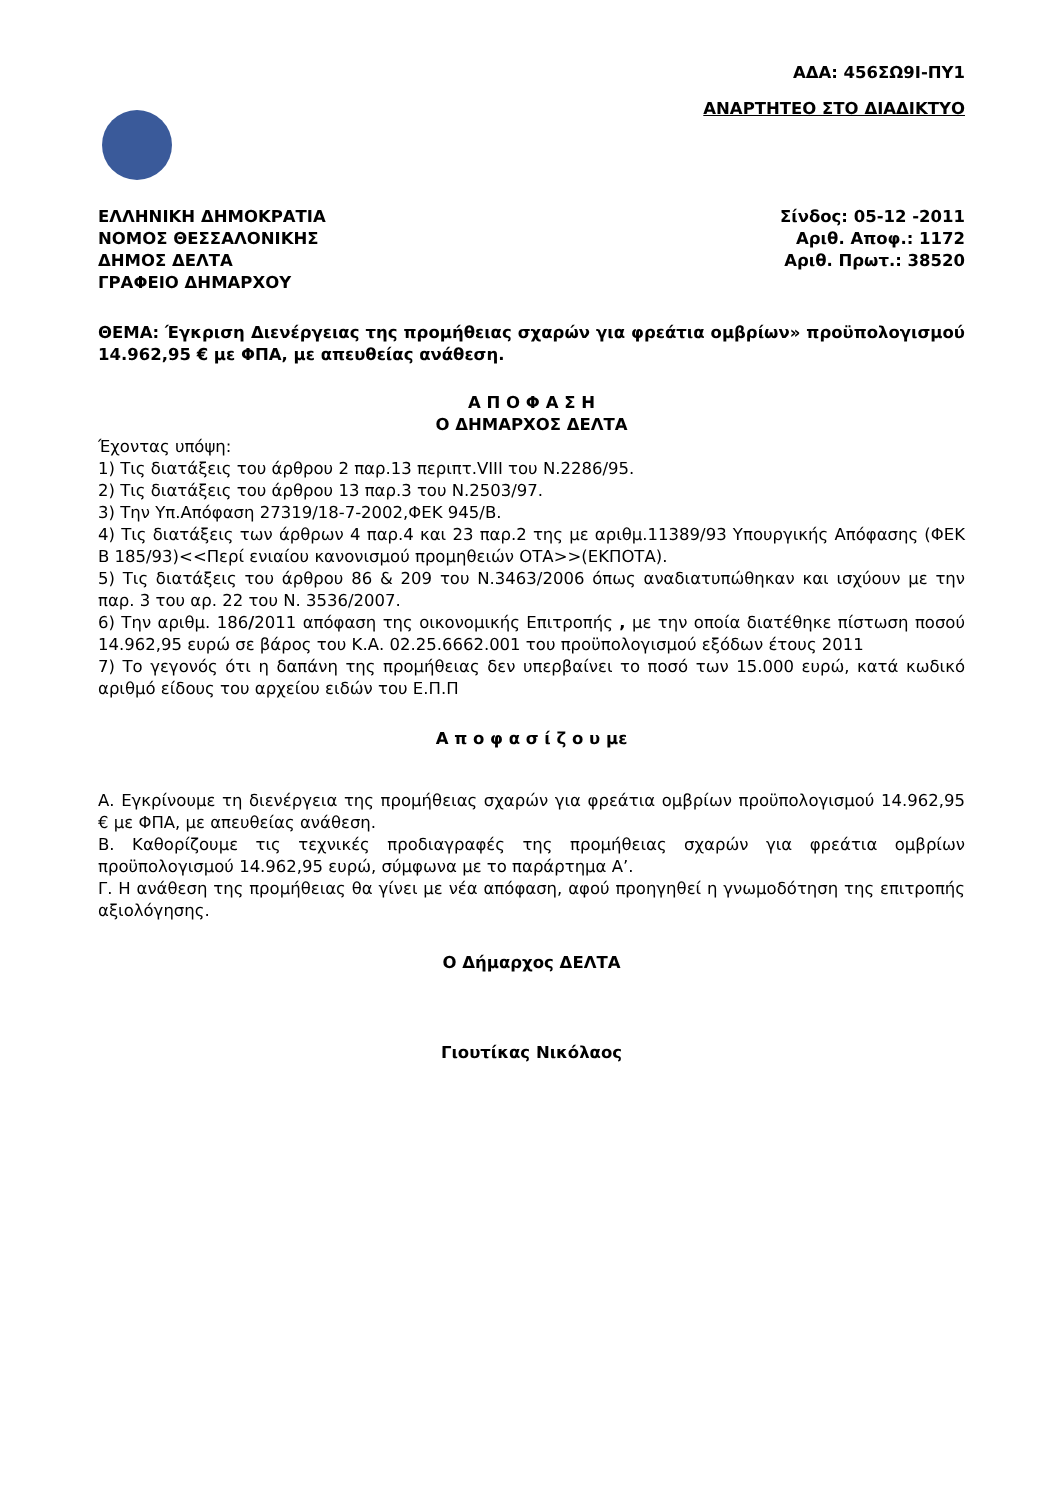ΑΔΑ: 456ΣΩ9Ι-ΠΥ1
ΑΝΑΡΤΗΤΕΟ ΣΤΟ ΔΙΑΔΙΚΤΥΟ
ΕΛΛΗΝΙΚΗ ΔΗΜΟΚΡΑΤΙΑ
ΝΟΜΟΣ ΘΕΣΣΑΛΟΝΙΚΗΣ
ΔΗΜΟΣ ΔΕΛΤΑ
ΓΡΑΦΕΙΟ ΔΗΜΑΡΧΟΥ
Σίνδος: 05-12 -2011
Αριθ. Αποφ.: 1172
Αριθ. Πρωτ.: 38520
ΘΕΜΑ: Έγκριση Διενέργειας της προμήθειας σχαρών για φρεάτια ομβρίων» προϋπολογισμού 14.962,95 € με ΦΠΑ, με απευθείας ανάθεση.
Α Π Ο Φ Α Σ Η
Ο ΔΗΜΑΡΧΟΣ ΔΕΛΤΑ
Έχοντας υπόψη:
1) Τις διατάξεις του άρθρου 2 παρ.13 περιπτ.VIII του Ν.2286/95.
2) Τις διατάξεις του άρθρου 13 παρ.3 του Ν.2503/97.
3) Την Υπ.Απόφαση 27319/18-7-2002,ΦΕΚ 945/Β.
4) Τις διατάξεις των άρθρων 4 παρ.4 και 23 παρ.2 της με αριθμ.11389/93 Υπουργικής Απόφασης (ΦΕΚ Β 185/93)<<Περί ενιαίου κανονισμού προμηθειών ΟΤΑ>>(ΕΚΠΟΤΑ).
5) Τις διατάξεις του άρθρου 86 & 209 του Ν.3463/2006 όπως αναδιατυπώθηκαν και ισχύουν με την παρ. 3 του αρ. 22 του Ν. 3536/2007.
6) Την αριθμ. 186/2011 απόφαση της οικονομικής Επιτροπής , με την οποία διατέθηκε πίστωση ποσού 14.962,95 ευρώ σε βάρος του Κ.Α. 02.25.6662.001 του προϋπολογισμού εξόδων έτους 2011
7) Το γεγονός ότι η δαπάνη της προμήθειας δεν υπερβαίνει το ποσό των 15.000 ευρώ, κατά κωδικό αριθμό είδους του αρχείου ειδών του Ε.Π.Π
Α π ο φ α σ ί ζ ο υ με
Α. Εγκρίνουμε τη διενέργεια της προμήθειας σχαρών για φρεάτια ομβρίων προϋπολογισμού 14.962,95 € με ΦΠΑ, με απευθείας ανάθεση.
Β. Καθορίζουμε τις τεχνικές προδιαγραφές της προμήθειας σχαρών για φρεάτια ομβρίων προϋπολογισμού 14.962,95 ευρώ, σύμφωνα με το παράρτημα Α’.
Γ. Η ανάθεση της προμήθειας θα γίνει με νέα απόφαση, αφού προηγηθεί η γνωμοδότηση της επιτροπής αξιολόγησης.
Ο Δήμαρχος ΔΕΛΤΑ
Γιουτίκας Νικόλαος